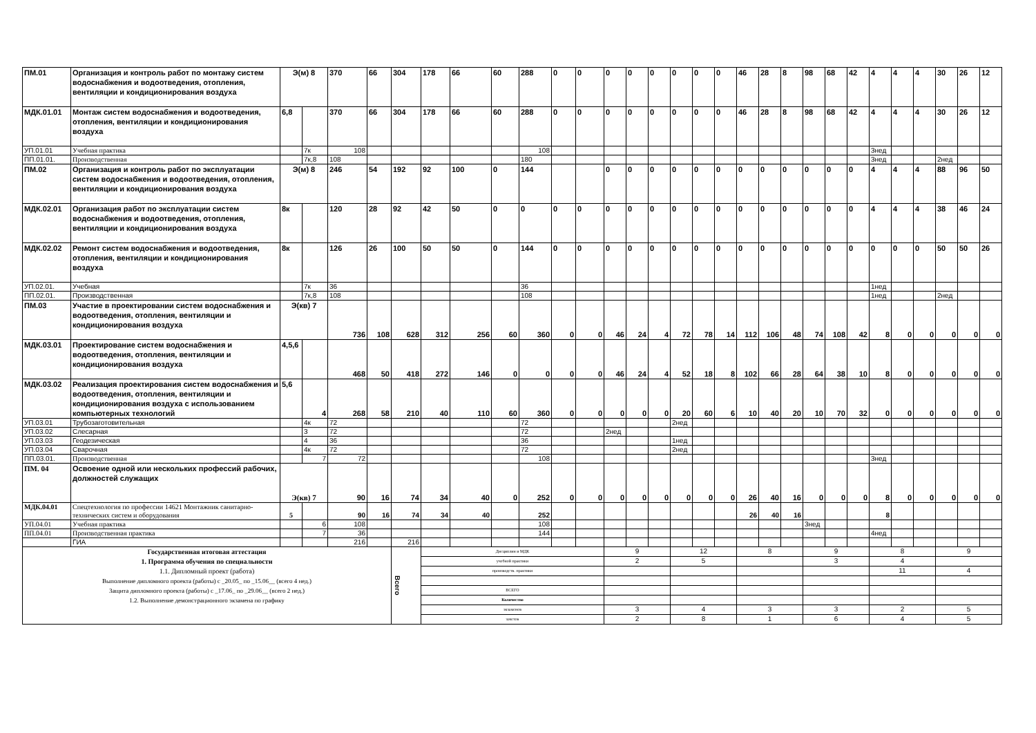| ПМ.01 | Организация и контроль работ по монтажу систем водоснабжения и водоотведения, отопления, вентиляции и кондиционирования воздуха | Э(м) 8 | | 370 | 66 | 304 | 178 | 66 | 60 | 288 | 0 | 0 | 0 | 0 | 0 | 0 | 0 | 0 | 46 | 28 | 8 | 98 | 68 | 42 | 4 | 4 | 4 | 30 | 26 | 12 |
| МДК.01.01 | Монтаж систем водоснабжения и водоотведения, отопления, вентиляции и кондиционирования воздуха | 6,8 | | 370 | 66 | 304 | 178 | 66 | 60 | 288 | 0 | 0 | 0 | 0 | 0 | 0 | 0 | 0 | 46 | 28 | 8 | 98 | 68 | 42 | 4 | 4 | 4 | 30 | 26 | 12 |
| УП.01.01 | Учебная практика | | 7к | 108 | | | | | | 108 | | | | | | | | | | | | | | | 3нед | | | | | |
| ПП.01.01. | Производственная | | 7к,8 | 108 | | | | | | 180 | | | | | | | | | | | | | | | 3нед | | | 2нед | | |
| ПМ.02 | Организация и контроль работ по эксплуатации систем водоснабжения и водоотведения, отопления, вентиляции и кондиционирования воздуха | Э(м) 8 | | 246 | 54 | 192 | 92 | 100 | 0 | 144 | | | 0 | 0 | 0 | 0 | 0 | 0 | 0 | 0 | 0 | 0 | 0 | 0 | 4 | 4 | 4 | 88 | 96 | 50 |
| МДК.02.01 | Организация работ по эксплуатации систем водоснабжения и водоотведения, отопления, вентиляции и кондиционирования воздуха | 8к | | 120 | 28 | 92 | 42 | 50 | 0 | 0 | 0 | 0 | 0 | 0 | 0 | 0 | 0 | 0 | 0 | 0 | 0 | 0 | 0 | 0 | 4 | 4 | 4 | 38 | 46 | 24 |
| МДК.02.02 | Ремонт систем водоснабжения и водоотведения, отопления, вентиляции и кондиционирования воздуха | 8к | | 126 | 26 | 100 | 50 | 50 | 0 | 144 | 0 | 0 | 0 | 0 | 0 | 0 | 0 | 0 | 0 | 0 | 0 | 0 | 0 | 0 | 0 | 0 | 0 | 50 | 50 | 26 |
| УП.02.01. | Учебная | | 7к | 36 | | | | | | 36 | | | | | | | | | | | | | | | 1нед | | | | | |
| ПП.02.01. | Производственная | | 7к,8 | 108 | | | | | | 108 | | | | | | | | | | | | | | | 1нед | | | 2нед | | |
| ПМ.03 | Участие в проектировании систем водоснабжения и водоотведения, отопления, вентиляции и кондиционирования воздуха | Э(кв) 7 | | 736 | 108 | 628 | 312 | 256 | 60 | 360 | 0 | 0 | 46 | 24 | 4 | 72 | 78 | 14 | 112 | 106 | 48 | 74 | 108 | 42 | 8 | 0 | 0 | 0 | 0 | 0 |
| МДК.03.01 | Проектирование систем водоснабжения и водоотведения, отопления, вентиляции и кондиционирования воздуха | 4,5,6 | | 468 | 50 | 418 | 272 | 146 | 0 | 0 | 0 | 0 | 46 | 24 | 4 | 52 | 18 | 8 | 102 | 66 | 28 | 64 | 38 | 10 | 8 | 0 | 0 | 0 | 0 | 0 |
| МДК.03.02 | Реализация проектирования систем водоснабжения и водоотведения, отопления, вентиляции и кондиционирования воздуха с использованием компьютерных технологий | 5,6 | 4 | 268 | 58 | 210 | 40 | 110 | 60 | 360 | 0 | 0 | 0 | 0 | 0 | 20 | 60 | 6 | 10 | 40 | 20 | 10 | 70 | 32 | 0 | 0 | 0 | 0 | 0 | 0 |
| УП.03.01 | Трубозаготовительная | | 4к | 72 | | | | | | 72 | | | | | | 2нед | | | | | | | | | | | | | | |
| УП.03.02 | Слесарная | | 3 | 72 | | | | | | 72 | | | 2нед | | | | | | | | | | | | | | | | | |
| УП.03.03 | Геодезическая | | 4 | 36 | | | | | | 36 | | | | | | 1нед | | | | | | | | | | | | | | |
| УП.03.04 | Сварочная | | 4к | 72 | | | | | | 72 | | | | | | 2нед | | | | | | | | | | | | | | |
| ПП.03.01. | Производственная | | 7 | 72 | | | | | | 108 | | | | | | | | | | | | | | | 3нед | | | | | |
| ПМ. 04 | Освоение одной или нескольких профессий рабочих, должностей служащих | Э(кв) 7 | | 90 | 16 | 74 | 34 | 40 | 0 | 252 | 0 | 0 | 0 | 0 | 0 | 0 | 0 | 0 | 26 | 40 | 16 | 0 | 0 | 0 | 8 | 0 | 0 | 0 | 0 | 0 |
| МДК.04.01 | Спецтехнология по профессии 14621 Монтажник санитарно-технических систем и оборудования | 5 | | 90 | 16 | 74 | 34 | 40 | | 252 | | | | | | | | | 26 | 40 | 16 | | | | 8 | | | | | |
| УП.04.01 | Учебная практика | | 6 | 108 | | | | | | 108 | | | | | | | | | | | | 3нед | | | | | | | | |
| ПП.04.01 | Производственная практика | | 7 | 36 | | | | | | 144 | | | | | | | | | | | | | | | 4нед | | | | | |
| | ГИА | | | 216 | | 216 | | | | | | | | | | | | | | | | | | | | | | | | |
| Государственная итоговая аттестация 1. Программа обучения по специальности 1.1. Дипломный проект (работа) Выполнение дипломного проекта (работы) с _20.05_ по _15.06__ (всего 4 нед.) Защита дипломного проекта (работы) с _17.06_ по _29.06__ (всего 2 нед.) 1.2. Выполнение демонстрационного экзамена по графику | | | | | | Всего | Дисциплин и МДК | | | | | | 9 | | | 12 | | | 8 | | | 9 | | | 8 | | | 9 | | |
| | | | | | | | учебной практики | | | | | | 2 | | | 5 | | | | | | 3 | | | 4 | | | | | |
| | | | | | | | производств. практики | | | | | | | | | | | | | | | | | | 11 | | | 4 | | |
| | | | | | | | ВСЕГО | | | | | | | | | | | | | | | | | | | | | | | |
| | | | | | | | Количество | | | | | | | | | | | | | | | | | | | | | | | |
| | | | | | | | экзаменов | | | | | | 3 | | | 4 | | | 3 | | | 3 | | | 2 | | | 5 | | |
| | | | | | | | зачетов | | | | | | 2 | | | 8 | | | 1 | | | 6 | | | 4 | | | 5 | | |